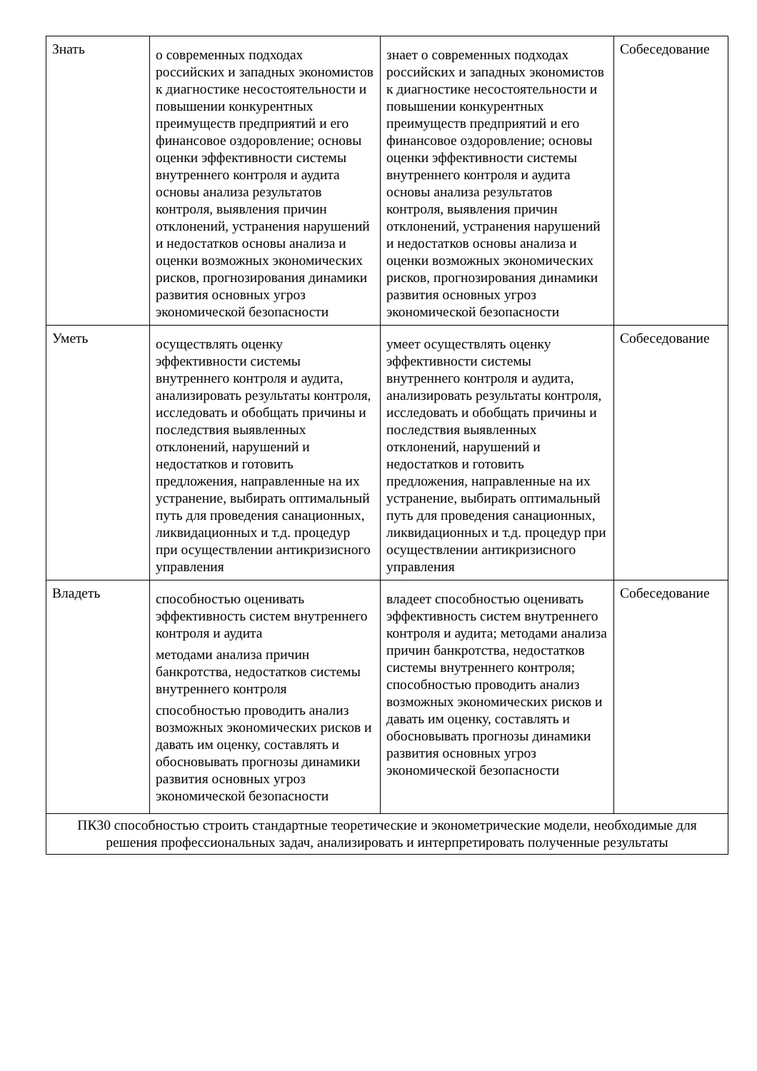| Знать | о современных подходах российских и западных экономистов к диагностике несостоятельности и повышении конкурентных преимуществ предприятий и его финансовое оздоровление; основы оценки эффективности системы внутреннего контроля и аудита основы анализа результатов контроля, выявления причин отклонений, устранения нарушений и недостатков основы анализа и оценки возможных экономических рисков, прогнозирования динамики развития основных угроз экономической безопасности | знает о современных подходах российских и западных экономистов к диагностике несостоятельности и повышении конкурентных преимуществ предприятий и его финансовое оздоровление; основы оценки эффективности системы внутреннего контроля и аудита основы анализа результатов контроля, выявления причин отклонений, устранения нарушений и недостатков основы анализа и оценки возможных экономических рисков, прогнозирования динамики развития основных угроз экономической безопасности | Собеседование |
| Уметь | осуществлять оценку эффективности системы внутреннего контроля и аудита, анализировать результаты контроля, исследовать и обобщать причины и последствия выявленных отклонений, нарушений и недостатков и готовить предложения, направленные на их устранение, выбирать оптимальный путь для проведения санационных, ликвидационных и т.д. процедур при осуществлении антикризисного управления | умеет осуществлять оценку эффективности системы внутреннего контроля и аудита, анализировать результаты контроля, исследовать и обобщать причины и последствия выявленных отклонений, нарушений и недостатков и готовить предложения, направленные на их устранение, выбирать оптимальный путь для проведения санационных, ликвидационных и т.д. процедур при осуществлении антикризисного управления | Собеседование |
| Владеть | способностью оценивать эффективность систем внутреннего контроля и аудита методами анализа причин банкротства, недостатков системы внутреннего контроля способностью проводить анализ возможных экономических рисков и давать им оценку, составлять и обосновывать прогнозы динамики развития основных угроз экономической безопасности | владеет способностью оценивать эффективность систем внутреннего контроля и аудита; методами анализа причин банкротства, недостатков системы внутреннего контроля; способностью проводить анализ возможных экономических рисков и давать им оценку, составлять и обосновывать прогнозы динамики развития основных угроз экономической безопасности | Собеседование |
| ПК30 способностью строить стандартные теоретические и эконометрические модели, необходимые для решения профессиональных задач, анализировать и интерпретировать полученные результаты | | | |